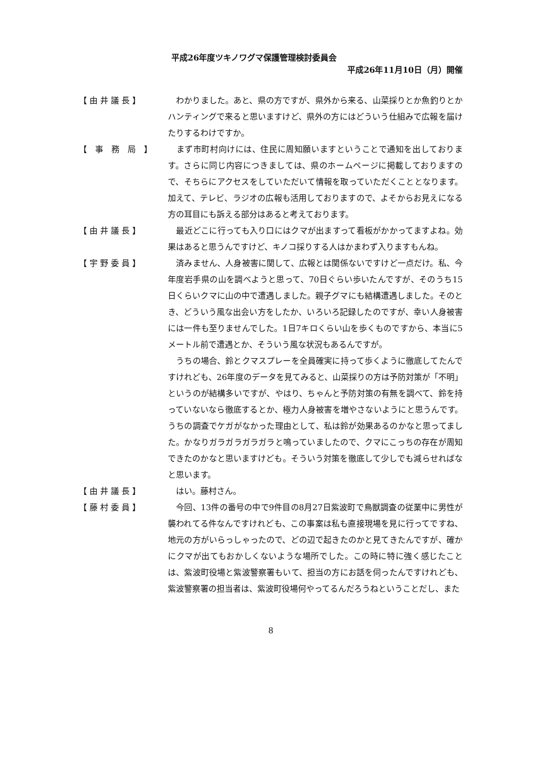平成26年度ツキノワグマ保護管理検討委員会
平成26年11月10日（月）開催
【 由 井 議 長 】 　わかりました。あと、県の方ですが、県外から来る、山菜採りとか魚釣りとかハンティングで来ると思いますけど、県外の方にはどういう仕組みで広報を届けたりするわけですか。
【　事　務　局　】 　まず市町村向けには、住民に周知願いますということで通知を出しております。さらに同じ内容につきましては、県のホームページに掲載しておりますので、そちらにアクセスをしていただいて情報を取っていただくこととなります。加えて、テレビ、ラジオの広報も活用しておりますので、よそからお見えになる方の耳目にも訴える部分はあると考えております。
【 由 井 議 長 】 　最近どこに行っても入り口にはクマが出ますって看板がかかってますよね。効果はあると思うんですけど、キノコ採りする人はかまわず入りますもんね。
【 宇 野 委 員 】 　済みません、人身被害に関して、広報とは関係ないですけど一点だけ。私、今年度岩手県の山を調べようと思って、70日ぐらい歩いたんですが、そのうち15日くらいクマに山の中で遭遇しました。親子グマにも結構遭遇しました。そのとき、どういう風な出会い方をしたか、いろいろ記録したのですが、幸い人身被害には一件も至りませんでした。1日7キロくらい山を歩くものですから、本当に5メートル前で遭遇とか、そういう風な状況もあるんですが。
　うちの場合、鈴とクマスプレーを全員確実に持って歩くように徹底してたんですけれども、26年度のデータを見てみると、山菜採りの方は予防対策が「不明」というのが結構多いですが、やはり、ちゃんと予防対策の有無を調べて、鈴を持っていないなら徹底するとか、極力人身被害を増やさないようにと思うんです。うちの調査でケガがなかった理由として、私は鈴が効果あるのかなと思ってました。かなりガラガラガラガラと鳴っていましたので、クマにこっちの存在が周知できたのかなと思いますけども。そういう対策を徹底して少しでも減らせればなと思います。
【 由 井 議 長 】 　はい。藤村さん。
【 藤 村 委 員 】 　今回、13件の番号の中で9件目の8月27日紫波町で鳥獣調査の従業中に男性が襲われてる件なんですけれども、この事案は私も直接現場を見に行ってですね、地元の方がいらっしゃったので、どの辺で起きたのかと見てきたんですが、確かにクマが出てもおかしくないような場所でした。この時に特に強く感じたことは、紫波町役場と紫波警察署もいて、担当の方にお話を伺ったんですけれども、紫波警察署の担当者は、紫波町役場何やってるんだろうねということだし、また
8